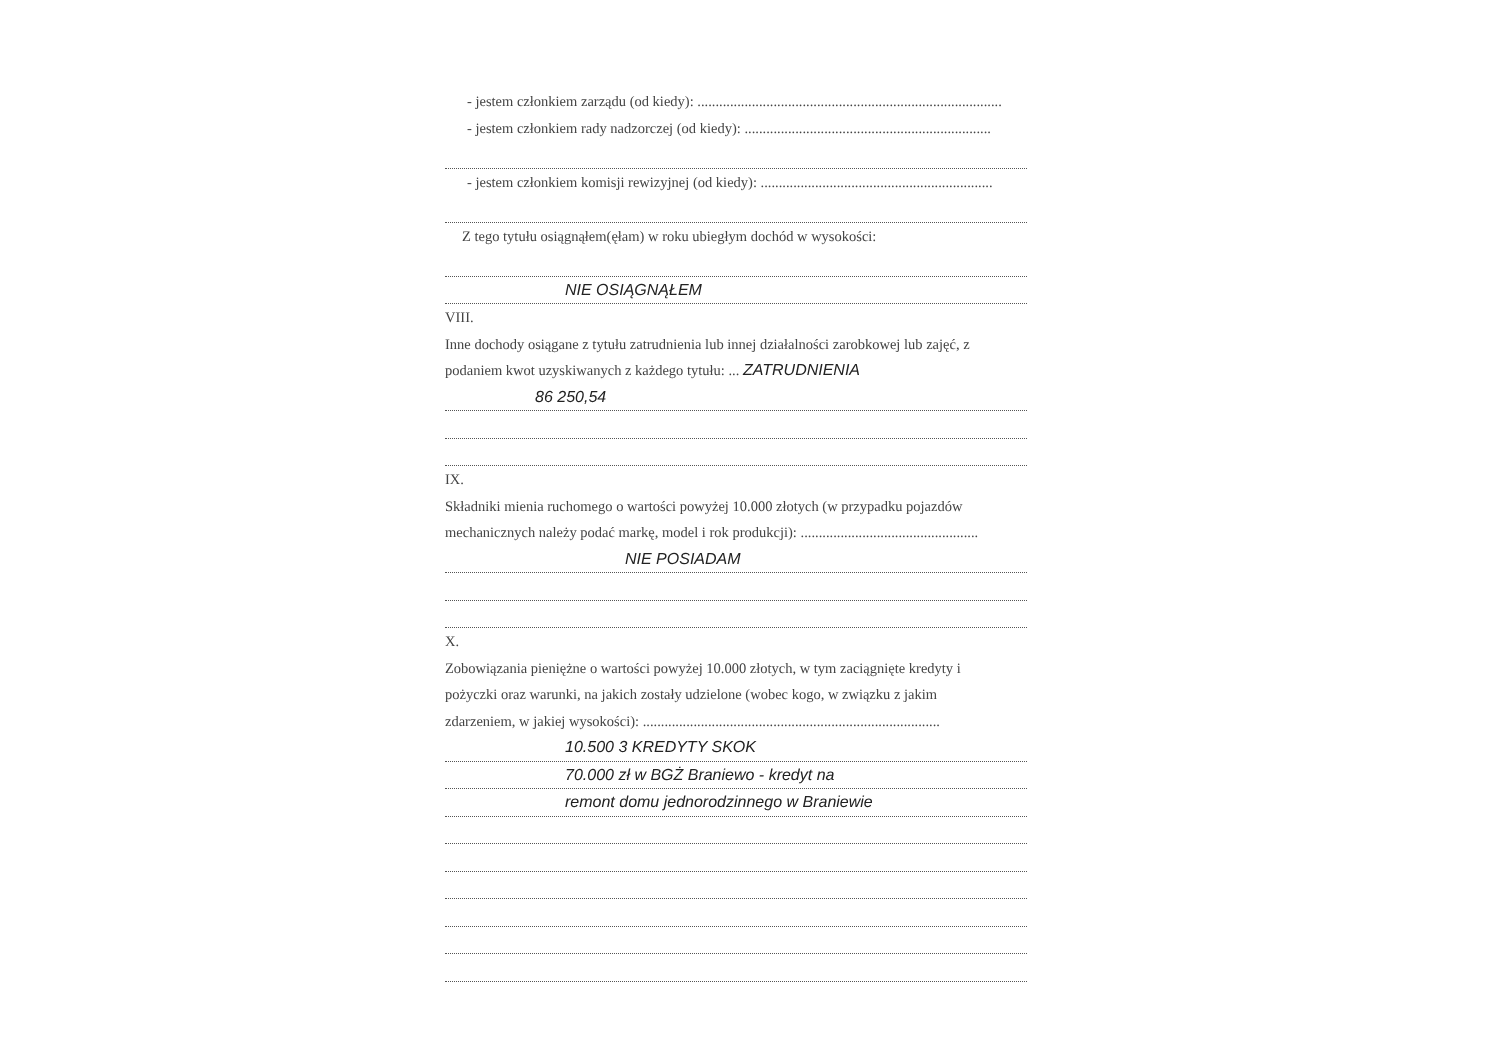- jestem członkiem zarządu (od kiedy): ....................................................................................
- jestem członkiem rady nadzorczej (od kiedy): ....................................................................
- jestem członkiem komisji rewizyjnej (od kiedy): ................................................................
Z tego tytułu osiągnąłem(ęłam) w roku ubiegłym dochód w wysokości:
NIE OSIĄGNĄŁEM
VIII.
Inne dochody osiągane z tytułu zatrudnienia lub innej działalności zarobkowej lub zajęć, z
podaniem kwot uzyskiwanych z każdego tytułu: ... ZATRUDNIENIA
86 250,54
IX.
Składniki mienia ruchomego o wartości powyżej 10.000 złotych (w przypadku pojazdów
mechanicznych należy podać markę, model i rok produkcji): .................................................
NIE POSIADAM
X.
Zobowiązania pieniężne o wartości powyżej 10.000 złotych, w tym zaciągnięte kredyty i
pożyczki oraz warunki, na jakich zostały udzielone (wobec kogo, w związku z jakim
zdarzeniem, w jakiej wysokości): ..................................................................................
10.500 3 KREDYTY SKOK
70.000 zł w BGŻ Braniewo - kredyt na
remont domu jednorodzinnego w Braniewie